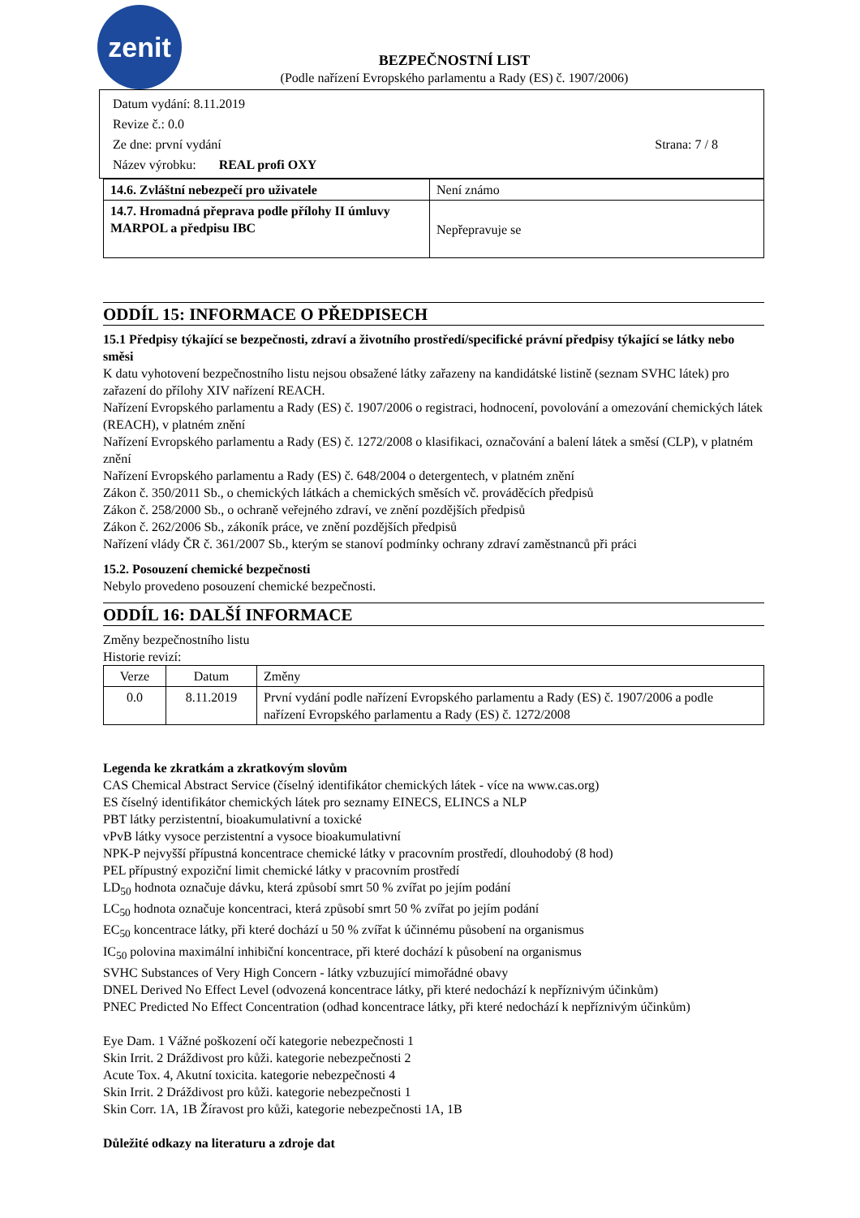zenit
BEZPEČNOSTNÍ LIST
(Podle nařízení Evropského parlamentu a Rady (ES) č. 1907/2006)
Datum vydání: 8.11.2019
Revize č.: 0.0
Ze dne: první vydání Strana: 7 / 8
Název výrobku: REAL profi OXY
| 14.6. Zvláštní nebezpečí pro uživatele | Není známo |
| 14.7. Hromadná přeprava podle přílohy II úmluvy MARPOL a předpisu IBC | Nepřepravuje se |
ODDÍL 15: INFORMACE O PŘEDPISECH
15.1 Předpisy týkající se bezpečnosti, zdraví a životního prostředí/specifické právní předpisy týkající se látky nebo směsi
K datu vyhotovení bezpečnostního listu nejsou obsažené látky zařazeny na kandidátské listině (seznam SVHC látek) pro zařazení do přílohy XIV nařízení REACH.
Nařízení Evropského parlamentu a Rady (ES) č. 1907/2006 o registraci, hodnocení, povolování a omezování chemických látek (REACH), v platném znění
Nařízení Evropského parlamentu a Rady (ES) č. 1272/2008 o klasifikaci, označování a balení látek a směsí (CLP), v platném znění
Nařízení Evropského parlamentu a Rady (ES) č. 648/2004 o detergentech, v platném znění
Zákon č. 350/2011 Sb., o chemických látkách a chemických směsích vč. prováděcích předpisů
Zákon č. 258/2000 Sb., o ochraně veřejného zdraví, ve znění pozdějších předpisů
Zákon č. 262/2006 Sb., zákoník práce, ve znění pozdějších předpisů
Nařízení vlády ČR č. 361/2007 Sb., kterým se stanoví podmínky ochrany zdraví zaměstnanců při práci
15.2. Posouzení chemické bezpečnosti
Nebylo provedeno posouzení chemické bezpečnosti.
ODDÍL 16: DALŠÍ INFORMACE
Změny bezpečnostního listu
Historie revizí:
| Verze | Datum | Změny |
| --- | --- | --- |
| 0.0 | 8.11.2019 | První vydání podle nařízení Evropského parlamentu a Rady (ES) č. 1907/2006 a podle nařízení Evropského parlamentu a Rady (ES) č. 1272/2008 |
Legenda ke zkratkám a zkratkovým slovům
CAS Chemical Abstract Service (číselný identifikátor chemických látek - více na www.cas.org)
ES číselný identifikátor chemických látek pro seznamy EINECS, ELINCS a NLP
PBT látky perzistentní, bioakumulativní a toxické
vPvB látky vysoce perzistentní a vysoce bioakumulativní
NPK-P nejvyšší přípustná koncentrace chemické látky v pracovním prostředí, dlouhodobý (8 hod)
PEL přípustný expoziční limit chemické látky v pracovním prostředí
LD<sub>50</sub> hodnota označuje dávku, která způsobí smrt 50 % zvířat po jejím podání
LC<sub>50</sub> hodnota označuje koncentraci, která způsobí smrt 50 % zvířat po jejím podání
EC<sub>50</sub> koncentrace látky, při které dochází u 50 % zvířat k účinnému působení na organismus
IC<sub>50</sub> polovina maximální inhibiční koncentrace, při které dochází k působení na organismus
SVHC Substances of Very High Concern - látky vzbuzující mimořádné obavy
DNEL Derived No Effect Level (odvozená koncentrace látky, při které nedochází k nepříznivým účinkům)
PNEC Predicted No Effect Concentration (odhad koncentrace látky, při které nedochází k nepříznivým účinkům)
Eye Dam. 1 Vážné poškození očí kategorie nebezpečnosti 1
Skin Irrit. 2 Dráždivost pro kůži. kategorie nebezpečnosti 2
Acute Tox. 4, Akutní toxicita. kategorie nebezpečnosti 4
Skin Irrit. 2 Dráždivost pro kůži. kategorie nebezpečnosti 1
Skin Corr. 1A, 1B Žíravost pro kůži, kategorie nebezpečnosti 1A, 1B
Důležité odkazy na literaturu a zdroje dat